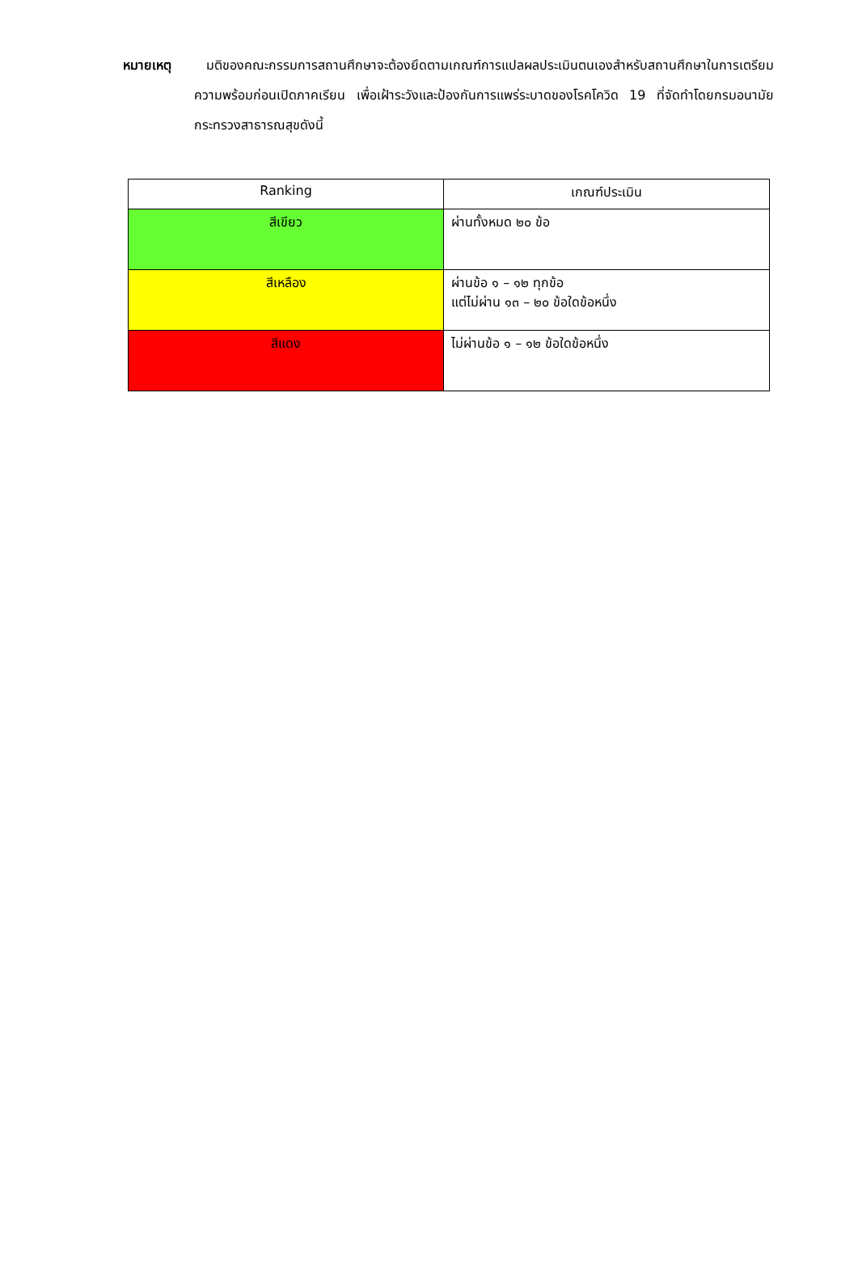หมายเหตุ มติของคณะกรรมการสถานศึกษาจะต้องยึดตามเกณฑ์การแปลผลประเมินตนเองสำหรับสถานศึกษาในการเตรียมความพร้อมก่อนเปิดภาคเรียน เพื่อเฝ้าระวังและป้องกันการแพร่ระบาดของโรคโควิด 19 ที่จัดทำโดยกรมอนามัย กระทรวงสาธารณสุขดังนี้
| Ranking | เกณฑ์ประเมิน |
| --- | --- |
| สีเขียว | ผ่านทั้งหมด ๒๐ ข้อ |
| สีเหลือง | ผ่านข้อ ๑ – ๑๒ ทุกข้อ แต่ไม่ผ่าน ๑๓ – ๒๐ ข้อใดข้อหนึ่ง |
| สีแดง | ไม่ผ่านข้อ ๑ – ๑๒ ข้อใดข้อหนึ่ง |